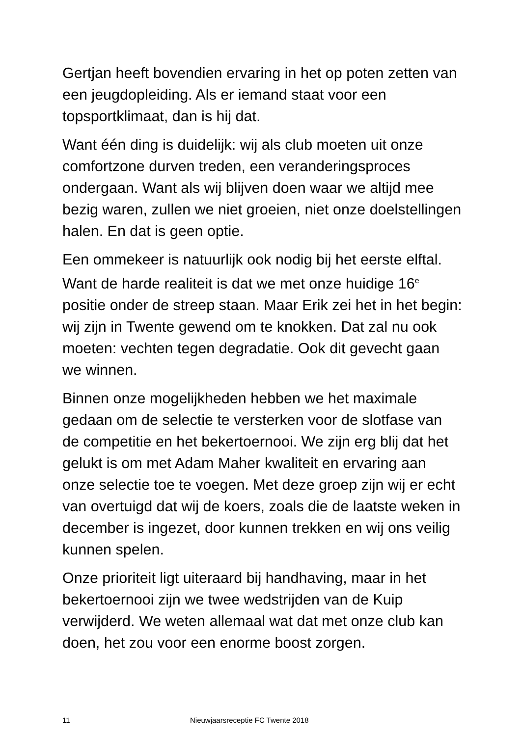Gertjan heeft bovendien ervaring in het op poten zetten van een jeugdopleiding. Als er iemand staat voor een topsportklimaat, dan is hij dat.
Want één ding is duidelijk: wij als club moeten uit onze comfortzone durven treden, een veranderingsproces ondergaan. Want als wij blijven doen waar we altijd mee bezig waren, zullen we niet groeien, niet onze doelstellingen halen. En dat is geen optie.
Een ommekeer is natuurlijk ook nodig bij het eerste elftal. Want de harde realiteit is dat we met onze huidige 16<sup>e</sup> positie onder de streep staan. Maar Erik zei het in het begin: wij zijn in Twente gewend om te knokken. Dat zal nu ook moeten: vechten tegen degradatie. Ook dit gevecht gaan we winnen.
Binnen onze mogelijkheden hebben we het maximale gedaan om de selectie te versterken voor de slotfase van de competitie en het bekertoernooi. We zijn erg blij dat het gelukt is om met Adam Maher kwaliteit en ervaring aan onze selectie toe te voegen. Met deze groep zijn wij er echt van overtuigd dat wij de koers, zoals die de laatste weken in december is ingezet, door kunnen trekken en wij ons veilig kunnen spelen.
Onze prioriteit ligt uiteraard bij handhaving, maar in het bekertoernooi zijn we twee wedstrijden van de Kuip verwijderd. We weten allemaal wat dat met onze club kan doen, het zou voor een enorme boost zorgen.
11 Nieuwjaarsreceptie FC Twente 2018